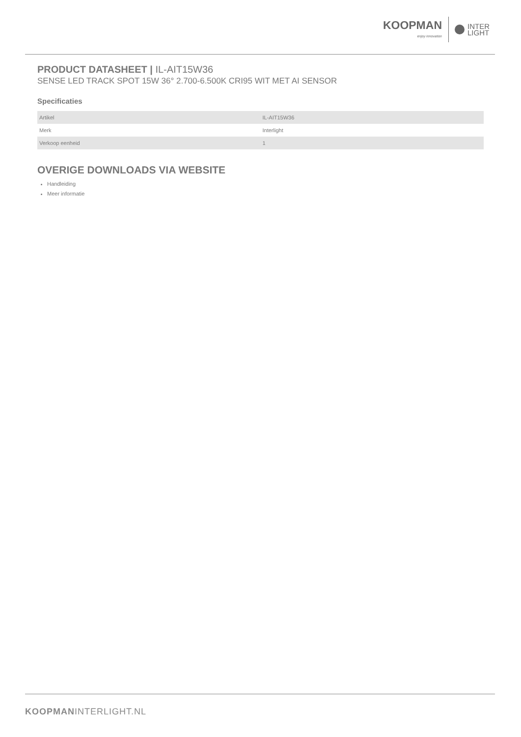KOOPMAN
enjoy innovation
INTER
LIGHT
PRODUCT DATASHEET | IL-AIT15W36
SENSE LED TRACK SPOT 15W 36° 2.700-6.500K CRI95 WIT MET AI SENSOR
Specificaties
| Artikel | IL-AIT15W36 |
| Merk | Interlight |
| Verkoop eenheid | 1 |
OVERIGE DOWNLOADS VIA WEBSITE
Handleiding
Meer informatie
KOOPMANINTERLIGHT.NL